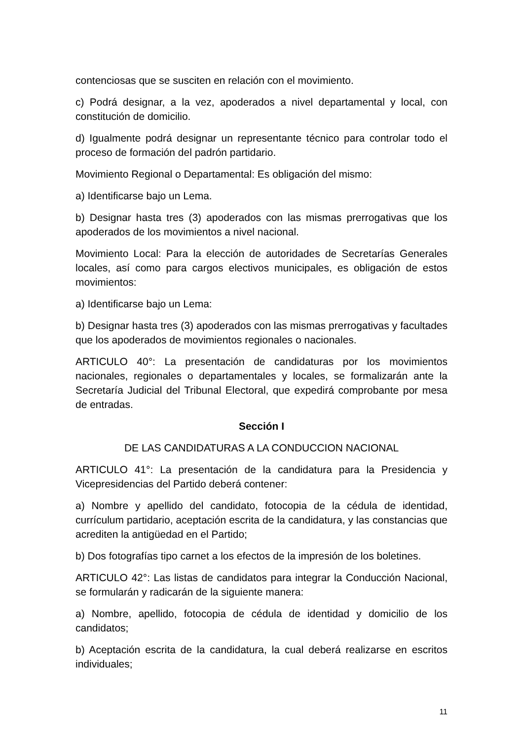contenciosas que se susciten en relación con el movimiento.
c) Podrá designar, a la vez, apoderados a nivel departamental y local, con constitución de domicilio.
d) Igualmente podrá designar un representante técnico para controlar todo el proceso de formación del padrón partidario.
Movimiento Regional o Departamental: Es obligación del mismo:
a) Identificarse bajo un Lema.
b) Designar hasta tres (3) apoderados con las mismas prerrogativas que los apoderados de los movimientos a nivel nacional.
Movimiento Local: Para la elección de autoridades de Secretarías Generales locales, así como para cargos electivos municipales, es obligación de estos movimientos:
a) Identificarse bajo un Lema:
b) Designar hasta tres (3) apoderados con las mismas prerrogativas y facultades que los apoderados de movimientos regionales o nacionales.
ARTICULO 40°: La presentación de candidaturas por los movimientos nacionales, regionales o departamentales y locales, se formalizarán ante la Secretaría Judicial del Tribunal Electoral, que expedirá comprobante por mesa de entradas.
Sección I
DE LAS CANDIDATURAS A LA CONDUCCION NACIONAL
ARTICULO 41°: La presentación de la candidatura para la Presidencia y Vicepresidencias del Partido deberá contener:
a) Nombre y apellido del candidato, fotocopia de la cédula de identidad, currículum partidario, aceptación escrita de la candidatura, y las constancias que acrediten la antigüedad en el Partido;
b) Dos fotografías tipo carnet a los efectos de la impresión de los boletines.
ARTICULO 42°: Las listas de candidatos para integrar la Conducción Nacional, se formularán y radicarán de la siguiente manera:
a) Nombre, apellido, fotocopia de cédula de identidad y domicilio de los candidatos;
b) Aceptación escrita de la candidatura, la cual deberá realizarse en escritos individuales;
11